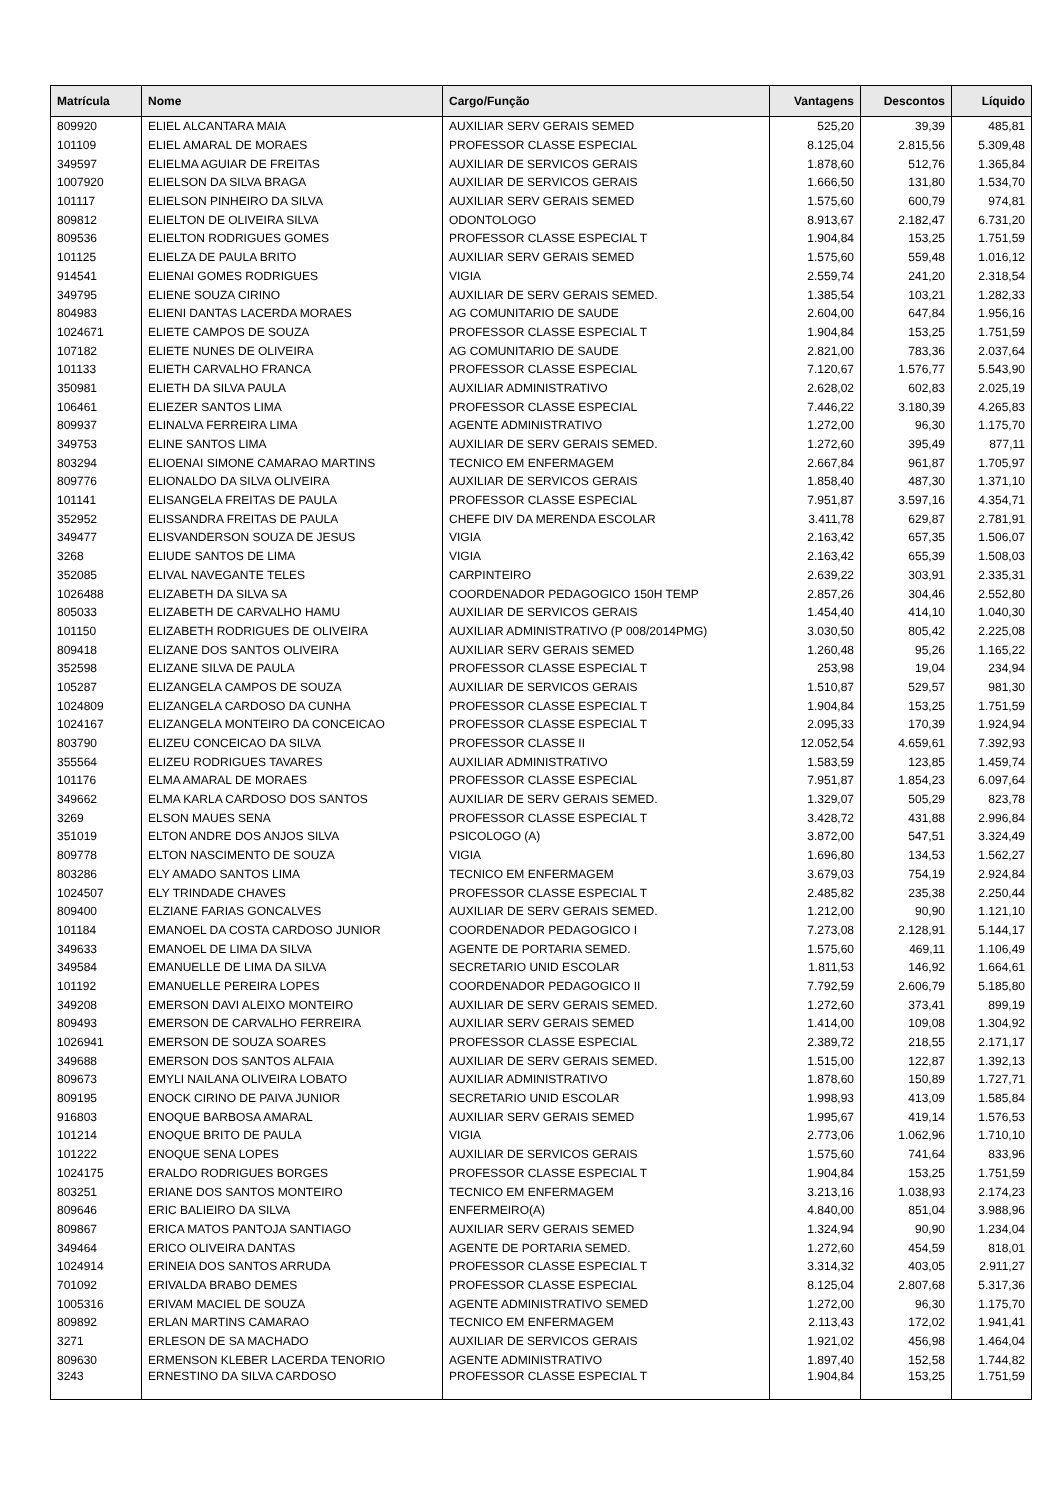| Matrícula | Nome | Cargo/Função | Vantagens | Descontos | Líquido |
| --- | --- | --- | --- | --- | --- |
| 809920 | ELIEL ALCANTARA MAIA | AUXILIAR SERV GERAIS SEMED | 525,20 | 39,39 | 485,81 |
| 101109 | ELIEL AMARAL DE MORAES | PROFESSOR CLASSE ESPECIAL | 8.125,04 | 2.815,56 | 5.309,48 |
| 349597 | ELIELMA AGUIAR DE FREITAS | AUXILIAR DE SERVICOS GERAIS | 1.878,60 | 512,76 | 1.365,84 |
| 1007920 | ELIELSON DA SILVA BRAGA | AUXILIAR DE SERVICOS GERAIS | 1.666,50 | 131,80 | 1.534,70 |
| 101117 | ELIELSON PINHEIRO DA SILVA | AUXILIAR SERV GERAIS SEMED | 1.575,60 | 600,79 | 974,81 |
| 809812 | ELIELTON DE OLIVEIRA SILVA | ODONTOLOGO | 8.913,67 | 2.182,47 | 6.731,20 |
| 809536 | ELIELTON RODRIGUES GOMES | PROFESSOR CLASSE ESPECIAL T | 1.904,84 | 153,25 | 1.751,59 |
| 101125 | ELIELZA DE PAULA BRITO | AUXILIAR SERV GERAIS SEMED | 1.575,60 | 559,48 | 1.016,12 |
| 914541 | ELIENAI GOMES RODRIGUES | VIGIA | 2.559,74 | 241,20 | 2.318,54 |
| 349795 | ELIENE SOUZA CIRINO | AUXILIAR DE SERV GERAIS SEMED. | 1.385,54 | 103,21 | 1.282,33 |
| 804983 | ELIENI DANTAS LACERDA MORAES | AG COMUNITARIO DE SAUDE | 2.604,00 | 647,84 | 1.956,16 |
| 1024671 | ELIETE CAMPOS DE SOUZA | PROFESSOR CLASSE ESPECIAL T | 1.904,84 | 153,25 | 1.751,59 |
| 107182 | ELIETE NUNES DE OLIVEIRA | AG COMUNITARIO DE SAUDE | 2.821,00 | 783,36 | 2.037,64 |
| 101133 | ELIETH CARVALHO FRANCA | PROFESSOR CLASSE ESPECIAL | 7.120,67 | 1.576,77 | 5.543,90 |
| 350981 | ELIETH DA SILVA PAULA | AUXILIAR ADMINISTRATIVO | 2.628,02 | 602,83 | 2.025,19 |
| 106461 | ELIEZER SANTOS LIMA | PROFESSOR CLASSE ESPECIAL | 7.446,22 | 3.180,39 | 4.265,83 |
| 809937 | ELINALVA FERREIRA LIMA | AGENTE ADMINISTRATIVO | 1.272,00 | 96,30 | 1.175,70 |
| 349753 | ELINE SANTOS LIMA | AUXILIAR DE SERV GERAIS SEMED. | 1.272,60 | 395,49 | 877,11 |
| 803294 | ELIOENAI SIMONE CAMARAO MARTINS | TECNICO EM ENFERMAGEM | 2.667,84 | 961,87 | 1.705,97 |
| 809776 | ELIONALDO DA SILVA OLIVEIRA | AUXILIAR DE SERVICOS GERAIS | 1.858,40 | 487,30 | 1.371,10 |
| 101141 | ELISANGELA FREITAS DE PAULA | PROFESSOR CLASSE ESPECIAL | 7.951,87 | 3.597,16 | 4.354,71 |
| 352952 | ELISSANDRA FREITAS DE PAULA | CHEFE DIV DA MERENDA ESCOLAR | 3.411,78 | 629,87 | 2.781,91 |
| 349477 | ELISVANDERSON SOUZA DE JESUS | VIGIA | 2.163,42 | 657,35 | 1.506,07 |
| 3268 | ELIUDE SANTOS DE LIMA | VIGIA | 2.163,42 | 655,39 | 1.508,03 |
| 352085 | ELIVAL NAVEGANTE TELES | CARPINTEIRO | 2.639,22 | 303,91 | 2.335,31 |
| 1026488 | ELIZABETH DA SILVA SA | COORDENADOR PEDAGOGICO 150H TEMP | 2.857,26 | 304,46 | 2.552,80 |
| 805033 | ELIZABETH DE CARVALHO HAMU | AUXILIAR DE SERVICOS GERAIS | 1.454,40 | 414,10 | 1.040,30 |
| 101150 | ELIZABETH RODRIGUES DE OLIVEIRA | AUXILIAR ADMINISTRATIVO (P 008/2014PMG) | 3.030,50 | 805,42 | 2.225,08 |
| 809418 | ELIZANE DOS SANTOS OLIVEIRA | AUXILIAR SERV GERAIS SEMED | 1.260,48 | 95,26 | 1.165,22 |
| 352598 | ELIZANE SILVA DE PAULA | PROFESSOR CLASSE ESPECIAL T | 253,98 | 19,04 | 234,94 |
| 105287 | ELIZANGELA CAMPOS DE SOUZA | AUXILIAR DE SERVICOS GERAIS | 1.510,87 | 529,57 | 981,30 |
| 1024809 | ELIZANGELA CARDOSO DA CUNHA | PROFESSOR CLASSE ESPECIAL T | 1.904,84 | 153,25 | 1.751,59 |
| 1024167 | ELIZANGELA MONTEIRO DA CONCEICAO | PROFESSOR CLASSE ESPECIAL T | 2.095,33 | 170,39 | 1.924,94 |
| 803790 | ELIZEU CONCEICAO DA SILVA | PROFESSOR CLASSE II | 12.052,54 | 4.659,61 | 7.392,93 |
| 355564 | ELIZEU RODRIGUES TAVARES | AUXILIAR ADMINISTRATIVO | 1.583,59 | 123,85 | 1.459,74 |
| 101176 | ELMA AMARAL DE MORAES | PROFESSOR CLASSE ESPECIAL | 7.951,87 | 1.854,23 | 6.097,64 |
| 349662 | ELMA KARLA CARDOSO DOS SANTOS | AUXILIAR DE SERV GERAIS SEMED. | 1.329,07 | 505,29 | 823,78 |
| 3269 | ELSON MAUES SENA | PROFESSOR CLASSE ESPECIAL T | 3.428,72 | 431,88 | 2.996,84 |
| 351019 | ELTON ANDRE DOS ANJOS SILVA | PSICOLOGO (A) | 3.872,00 | 547,51 | 3.324,49 |
| 809778 | ELTON NASCIMENTO DE SOUZA | VIGIA | 1.696,80 | 134,53 | 1.562,27 |
| 803286 | ELY AMADO SANTOS LIMA | TECNICO EM ENFERMAGEM | 3.679,03 | 754,19 | 2.924,84 |
| 1024507 | ELY TRINDADE CHAVES | PROFESSOR CLASSE ESPECIAL T | 2.485,82 | 235,38 | 2.250,44 |
| 809400 | ELZIANE FARIAS GONCALVES | AUXILIAR DE SERV GERAIS SEMED. | 1.212,00 | 90,90 | 1.121,10 |
| 101184 | EMANOEL DA COSTA CARDOSO JUNIOR | COORDENADOR PEDAGOGICO I | 7.273,08 | 2.128,91 | 5.144,17 |
| 349633 | EMANOEL DE LIMA DA SILVA | AGENTE DE PORTARIA SEMED. | 1.575,60 | 469,11 | 1.106,49 |
| 349584 | EMANUELLE DE LIMA DA SILVA | SECRETARIO UNID ESCOLAR | 1.811,53 | 146,92 | 1.664,61 |
| 101192 | EMANUELLE PEREIRA LOPES | COORDENADOR PEDAGOGICO II | 7.792,59 | 2.606,79 | 5.185,80 |
| 349208 | EMERSON DAVI ALEIXO MONTEIRO | AUXILIAR DE SERV GERAIS SEMED. | 1.272,60 | 373,41 | 899,19 |
| 809493 | EMERSON DE CARVALHO FERREIRA | AUXILIAR SERV GERAIS SEMED | 1.414,00 | 109,08 | 1.304,92 |
| 1026941 | EMERSON DE SOUZA SOARES | PROFESSOR CLASSE ESPECIAL | 2.389,72 | 218,55 | 2.171,17 |
| 349688 | EMERSON DOS SANTOS ALFAIA | AUXILIAR DE SERV GERAIS SEMED. | 1.515,00 | 122,87 | 1.392,13 |
| 809673 | EMYLI NAILANA OLIVEIRA LOBATO | AUXILIAR ADMINISTRATIVO | 1.878,60 | 150,89 | 1.727,71 |
| 809195 | ENOCK CIRINO DE PAIVA JUNIOR | SECRETARIO UNID ESCOLAR | 1.998,93 | 413,09 | 1.585,84 |
| 916803 | ENOQUE BARBOSA AMARAL | AUXILIAR SERV GERAIS SEMED | 1.995,67 | 419,14 | 1.576,53 |
| 101214 | ENOQUE BRITO DE PAULA | VIGIA | 2.773,06 | 1.062,96 | 1.710,10 |
| 101222 | ENOQUE SENA LOPES | AUXILIAR DE SERVICOS GERAIS | 1.575,60 | 741,64 | 833,96 |
| 1024175 | ERALDO RODRIGUES BORGES | PROFESSOR CLASSE ESPECIAL T | 1.904,84 | 153,25 | 1.751,59 |
| 803251 | ERIANE DOS SANTOS MONTEIRO | TECNICO EM ENFERMAGEM | 3.213,16 | 1.038,93 | 2.174,23 |
| 809646 | ERIC BALIEIRO DA SILVA | ENFERMEIRO(A) | 4.840,00 | 851,04 | 3.988,96 |
| 809867 | ERICA MATOS PANTOJA SANTIAGO | AUXILIAR SERV GERAIS SEMED | 1.324,94 | 90,90 | 1.234,04 |
| 349464 | ERICO OLIVEIRA DANTAS | AGENTE DE PORTARIA SEMED. | 1.272,60 | 454,59 | 818,01 |
| 1024914 | ERINEIA DOS SANTOS ARRUDA | PROFESSOR CLASSE ESPECIAL T | 3.314,32 | 403,05 | 2.911,27 |
| 701092 | ERIVALDA BRABO DEMES | PROFESSOR CLASSE ESPECIAL | 8.125,04 | 2.807,68 | 5.317,36 |
| 1005316 | ERIVAM MACIEL DE SOUZA | AGENTE ADMINISTRATIVO SEMED | 1.272,00 | 96,30 | 1.175,70 |
| 809892 | ERLAN MARTINS CAMARAO | TECNICO EM ENFERMAGEM | 2.113,43 | 172,02 | 1.941,41 |
| 3271 | ERLESON DE SA MACHADO | AUXILIAR DE SERVICOS GERAIS | 1.921,02 | 456,98 | 1.464,04 |
| 809630 | ERMENSON KLEBER LACERDA TENORIO | AGENTE ADMINISTRATIVO | 1.897,40 | 152,58 | 1.744,82 |
| 3243 | ERNESTINO DA SILVA CARDOSO | PROFESSOR CLASSE ESPECIAL T | 1.904,84 | 153,25 | 1.751,59 |